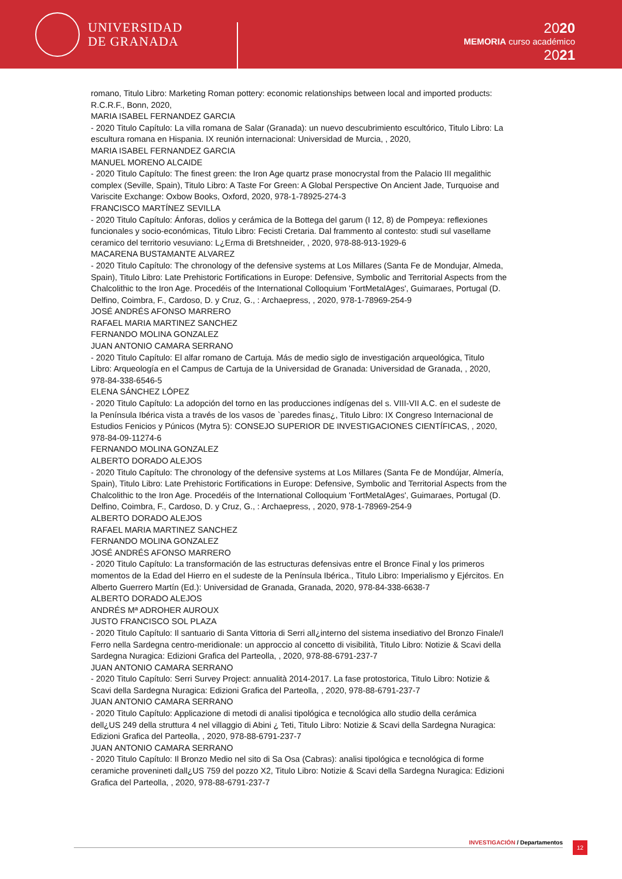UNIVERSIDAD
DE GRANADA
2020
MEMORIA curso académico
2021
romano, Titulo Libro: Marketing Roman pottery: economic relationships between local and imported products: R.C.R.F., Bonn, 2020,
MARIA ISABEL FERNANDEZ GARCIA
- 2020 Titulo Capítulo: La villa romana de Salar (Granada): un nuevo descubrimiento escultórico, Titulo Libro: La escultura romana en Hispania. IX reunión internacional: Universidad de Murcia, , 2020,
MARIA ISABEL FERNANDEZ GARCIA
MANUEL MORENO ALCAIDE
- 2020 Titulo Capítulo: The finest green: the Iron Age quartz prase monocrystal from the Palacio III megalithic complex (Seville, Spain), Titulo Libro: A Taste For Green: A Global Perspective On Ancient Jade, Turquoise and Variscite Exchange: Oxbow Books, Oxford, 2020, 978-1-78925-274-3
FRANCISCO MARTÍNEZ SEVILLA
- 2020 Titulo Capítulo: Ánforas, dolios y cerámica de la Bottega del garum (I 12, 8) de Pompeya: reflexiones funcionales y socio-económicas, Titulo Libro: Fecisti Cretaria. Dal frammento al contesto: studi sul vasellame ceramico del territorio vesuviano: L¿Erma di Bretshneider, , 2020, 978-88-913-1929-6
MACARENA BUSTAMANTE ALVAREZ
- 2020 Titulo Capítulo: The chronology of the defensive systems at Los Millares (Santa Fe de Mondujar, Almeda, Spain), Titulo Libro: Late Prehistoric Fortifications in Europe: Defensive, Symbolic and Territorial Aspects from the Chalcolithic to the Iron Age. Procedéis of the International Colloquium 'FortMetalAges', Guimaraes, Portugal (D. Delfino, Coimbra, F., Cardoso, D. y Cruz, G., : Archaepress, , 2020, 978-1-78969-254-9
JOSÉ ANDRÉS AFONSO MARRERO
RAFAEL MARIA MARTINEZ SANCHEZ
FERNANDO MOLINA GONZALEZ
JUAN ANTONIO CAMARA SERRANO
- 2020 Titulo Capítulo: El alfar romano de Cartuja. Más de medio siglo de investigación arqueológica, Titulo Libro: Arqueología en el Campus de Cartuja de la Universidad de Granada: Universidad de Granada, , 2020, 978-84-338-6546-5
ELENA SÁNCHEZ LÓPEZ
- 2020 Titulo Capítulo: La adopción del torno en las producciones indígenas del s. VIII-VII A.C. en el sudeste de la Península Ibérica vista a través de los vasos de `paredes finas¿, Titulo Libro: IX Congreso Internacional de Estudios Fenicios y Púnicos (Mytra 5): CONSEJO SUPERIOR DE INVESTIGACIONES CIENTÍFICAS, , 2020, 978-84-09-11274-6
FERNANDO MOLINA GONZALEZ
ALBERTO DORADO ALEJOS
- 2020 Titulo Capítulo: The chronology of the defensive systems at Los Millares (Santa Fe de Mondújar, Almería, Spain), Titulo Libro: Late Prehistoric Fortifications in Europe: Defensive, Symbolic and Territorial Aspects from the Chalcolithic to the Iron Age. Procedéis of the International Colloquium 'FortMetalAges', Guimaraes, Portugal (D. Delfino, Coimbra, F., Cardoso, D. y Cruz, G., : Archaepress, , 2020, 978-1-78969-254-9
ALBERTO DORADO ALEJOS
RAFAEL MARIA MARTINEZ SANCHEZ
FERNANDO MOLINA GONZALEZ
JOSÉ ANDRÉS AFONSO MARRERO
- 2020 Titulo Capítulo: La transformación de las estructuras defensivas entre el Bronce Final y los primeros momentos de la Edad del Hierro en el sudeste de la Península Ibérica., Titulo Libro: Imperialismo y Ejércitos. En Alberto Guerrero Martín (Ed.): Universidad de Granada, Granada, 2020, 978-84-338-6638-7
ALBERTO DORADO ALEJOS
ANDRÉS Mª ADROHER AUROUX
JUSTO FRANCISCO SOL PLAZA
- 2020 Titulo Capítulo: Il santuario di Santa Vittoria di Serri all¿interno del sistema insediativo del Bronzo Finale/I Ferro nella Sardegna centro-meridionale: un approccio al concetto di visibilità, Titulo Libro: Notizie & Scavi della Sardegna Nuragica: Edizioni Grafica del Parteolla, , 2020, 978-88-6791-237-7
JUAN ANTONIO CAMARA SERRANO
- 2020 Titulo Capítulo: Serri Survey Project: annualità 2014-2017. La fase protostorica, Titulo Libro: Notizie & Scavi della Sardegna Nuragica: Edizioni Grafica del Parteolla, , 2020, 978-88-6791-237-7
JUAN ANTONIO CAMARA SERRANO
- 2020 Titulo Capítulo: Applicazione di metodi di analisi tipológica e tecnológica allo studio della cerámica dell¿US 249 della struttura 4 nel villaggio di Abini ¿ Teti, Titulo Libro: Notizie & Scavi della Sardegna Nuragica: Edizioni Grafica del Parteolla, , 2020, 978-88-6791-237-7
JUAN ANTONIO CAMARA SERRANO
- 2020 Titulo Capítulo: Il Bronzo Medio nel sito di Sa Osa (Cabras): analisi tipológica e tecnológica di forme ceramiche provenineti dall¿US 759 del pozzo X2, Titulo Libro: Notizie & Scavi della Sardegna Nuragica: Edizioni Grafica del Parteolla, , 2020, 978-88-6791-237-7
INVESTIGACIÓN / Departamentos 12